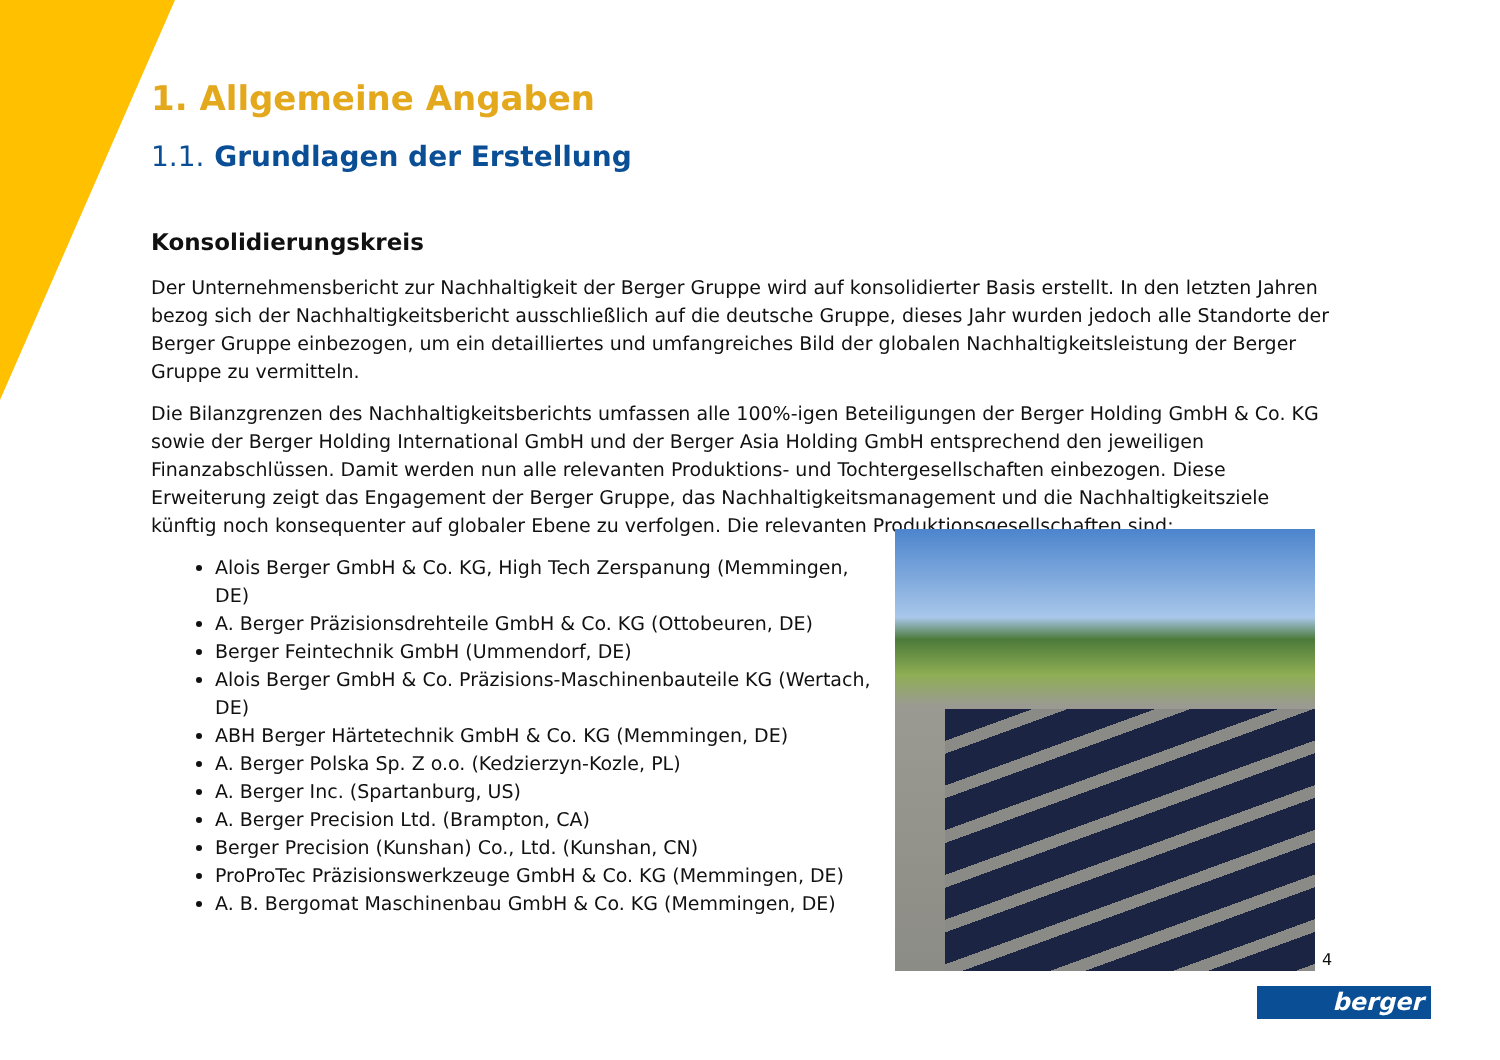1. Allgemeine Angaben
1.1. Grundlagen der Erstellung
Konsolidierungskreis
Der Unternehmensbericht zur Nachhaltigkeit der Berger Gruppe wird auf konsolidierter Basis erstellt. In den letzten Jahren bezog sich der Nachhaltigkeitsbericht ausschließlich auf die deutsche Gruppe, dieses Jahr wurden jedoch alle Standorte der Berger Gruppe einbezogen, um ein detailliertes und umfangreiches Bild der globalen Nachhaltigkeitsleistung der Berger Gruppe zu vermitteln.
Die Bilanzgrenzen des Nachhaltigkeitsberichts umfassen alle 100%-igen Beteiligungen der Berger Holding GmbH & Co. KG sowie der Berger Holding International GmbH und der Berger Asia Holding GmbH entsprechend den jeweiligen Finanzabschlüssen. Damit werden nun alle relevanten Produktions- und Tochtergesellschaften einbezogen. Diese Erweiterung zeigt das Engagement der Berger Gruppe, das Nachhaltigkeitsmanagement und die Nachhaltigkeitsziele künftig noch konsequenter auf globaler Ebene zu verfolgen. Die relevanten Produktionsgesellschaften sind:
Alois Berger GmbH & Co. KG, High Tech Zerspanung (Memmingen, DE)
A. Berger Präzisionsdrehteile GmbH & Co. KG (Ottobeuren, DE)
Berger Feintechnik GmbH (Ummendorf, DE)
Alois Berger GmbH & Co. Präzisions-Maschinenbauteile KG (Wertach, DE)
ABH Berger Härtetechnik GmbH & Co. KG (Memmingen, DE)
A. Berger Polska Sp. Z o.o. (Kedzierzyn-Kozle, PL)
A. Berger Inc. (Spartanburg, US)
A. Berger Precision Ltd. (Brampton, CA)
Berger Precision (Kunshan) Co., Ltd. (Kunshan, CN)
ProProTec Präzisionswerkzeuge GmbH & Co. KG (Memmingen, DE)
A. B. Bergomat Maschinenbau GmbH & Co. KG (Memmingen, DE)
4
berger